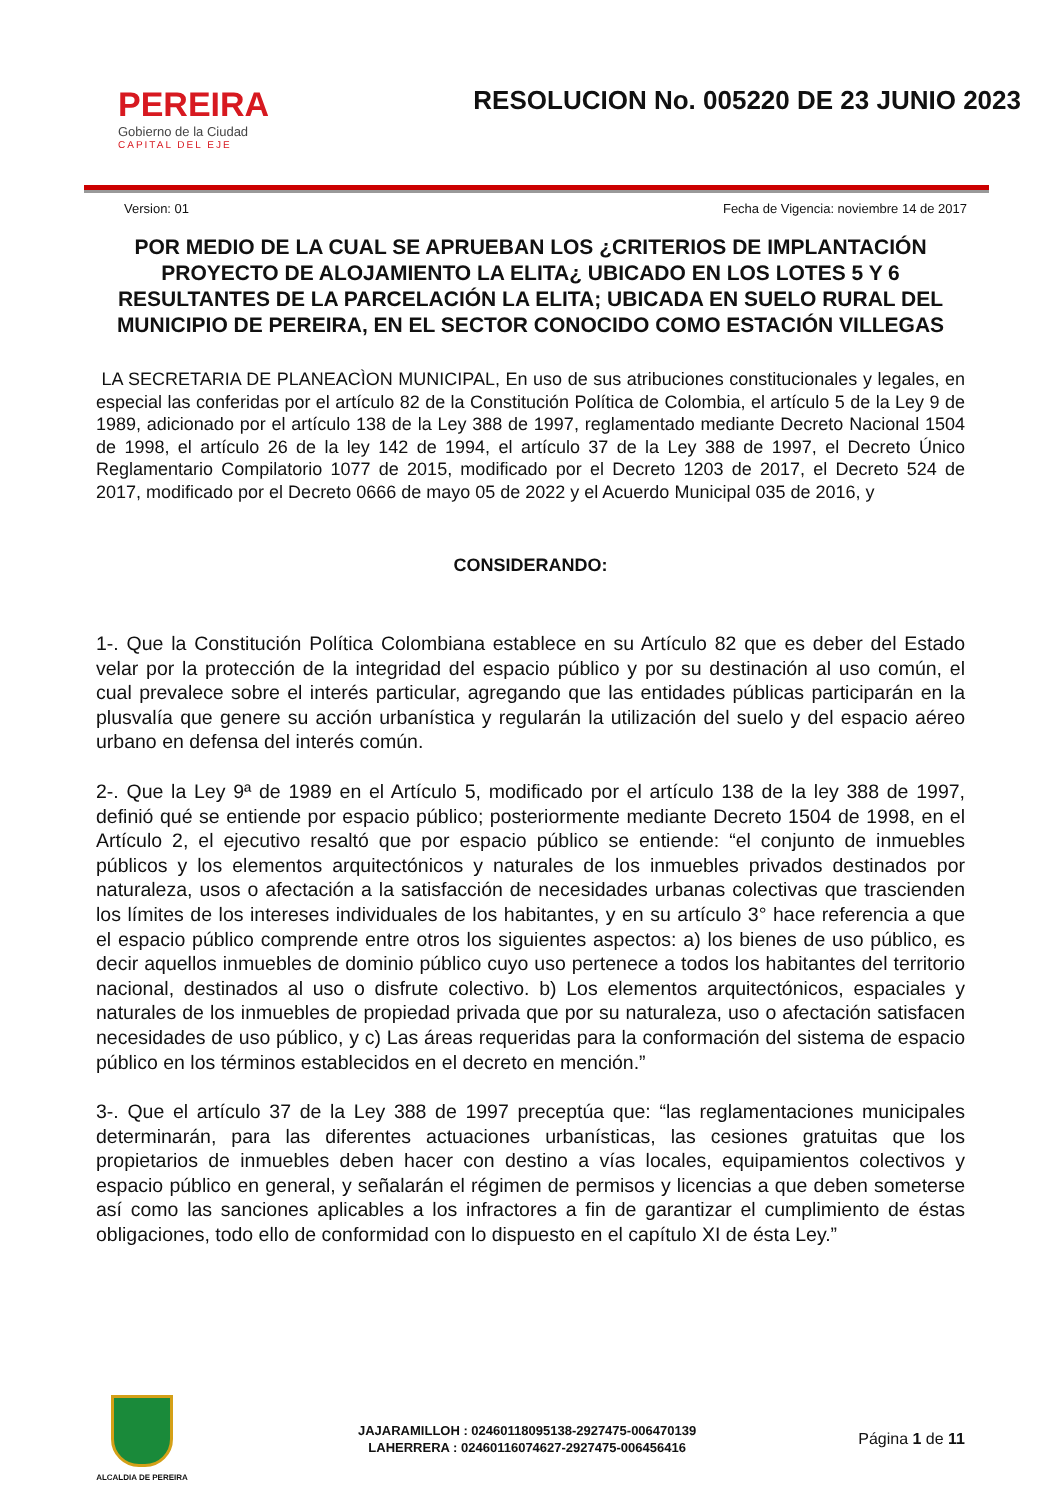PEREIRA
Gobierno de la Ciudad
CAPITAL DEL EJE
RESOLUCION No. 005220 DE 23 JUNIO 2023
Version: 01 Fecha de Vigencia: noviembre 14 de 2017
POR MEDIO DE LA CUAL SE APRUEBAN LOS ¿CRITERIOS DE IMPLANTACIÓN PROYECTO DE ALOJAMIENTO LA ELITA¿ UBICADO EN LOS LOTES 5 Y 6 RESULTANTES DE LA PARCELACIÓN LA ELITA; UBICADA EN SUELO RURAL DEL MUNICIPIO DE PEREIRA, EN EL SECTOR CONOCIDO COMO ESTACIÓN VILLEGAS
LA SECRETARIA DE PLANEACÌON MUNICIPAL, En uso de sus atribuciones constitucionales y legales, en especial las conferidas por el artículo 82 de la Constitución Política de Colombia, el artículo 5 de la Ley 9 de 1989, adicionado por el artículo 138 de la Ley 388 de 1997, reglamentado mediante Decreto Nacional 1504 de 1998, el artículo 26 de la ley 142 de 1994, el artículo 37 de la Ley 388 de 1997, el Decreto Único Reglamentario Compilatorio 1077 de 2015, modificado por el Decreto 1203 de 2017, el Decreto 524 de 2017, modificado por el Decreto 0666 de mayo 05 de 2022 y el Acuerdo Municipal 035 de 2016, y
CONSIDERANDO:
1-. Que la Constitución Política Colombiana establece en su Artículo 82 que es deber del Estado velar por la protección de la integridad del espacio público y por su destinación al uso común, el cual prevalece sobre el interés particular, agregando que las entidades públicas participarán en la plusvalía que genere su acción urbanística y regularán la utilización del suelo y del espacio aéreo urbano en defensa del interés común.
2-. Que la Ley 9ª de 1989 en el Artículo 5, modificado por el artículo 138 de la ley 388 de 1997, definió qué se entiende por espacio público; posteriormente mediante Decreto 1504 de 1998, en el Artículo 2, el ejecutivo resaltó que por espacio público se entiende: “el conjunto de inmuebles públicos y los elementos arquitectónicos y naturales de los inmuebles privados destinados por naturaleza, usos o afectación a la satisfacción de necesidades urbanas colectivas que trascienden los límites de los intereses individuales de los habitantes, y en su artículo 3° hace referencia a que el espacio público comprende entre otros los siguientes aspectos: a) los bienes de uso público, es decir aquellos inmuebles de dominio público cuyo uso pertenece a todos los habitantes del territorio nacional, destinados al uso o disfrute colectivo. b) Los elementos arquitectónicos, espaciales y naturales de los inmuebles de propiedad privada que por su naturaleza, uso o afectación satisfacen necesidades de uso público, y c) Las áreas requeridas para la conformación del sistema de espacio público en los términos establecidos en el decreto en mención.”
3-. Que el artículo 37 de la Ley 388 de 1997 preceptúa que: “las reglamentaciones municipales determinarán, para las diferentes actuaciones urbanísticas, las cesiones gratuitas que los propietarios de inmuebles deben hacer con destino a vías locales, equipamientos colectivos y espacio público en general, y señalarán el régimen de permisos y licencias a que deben someterse así como las sanciones aplicables a los infractores a fin de garantizar el cumplimiento de éstas obligaciones, todo ello de conformidad con lo dispuesto en el capítulo XI de ésta Ley.”
ALCALDIA DE PEREIRA
JAJARAMILLOH : 02460118095138-2927475-006470139
LAHERRERA : 02460116074627-2927475-006456416
Página 1 de 11